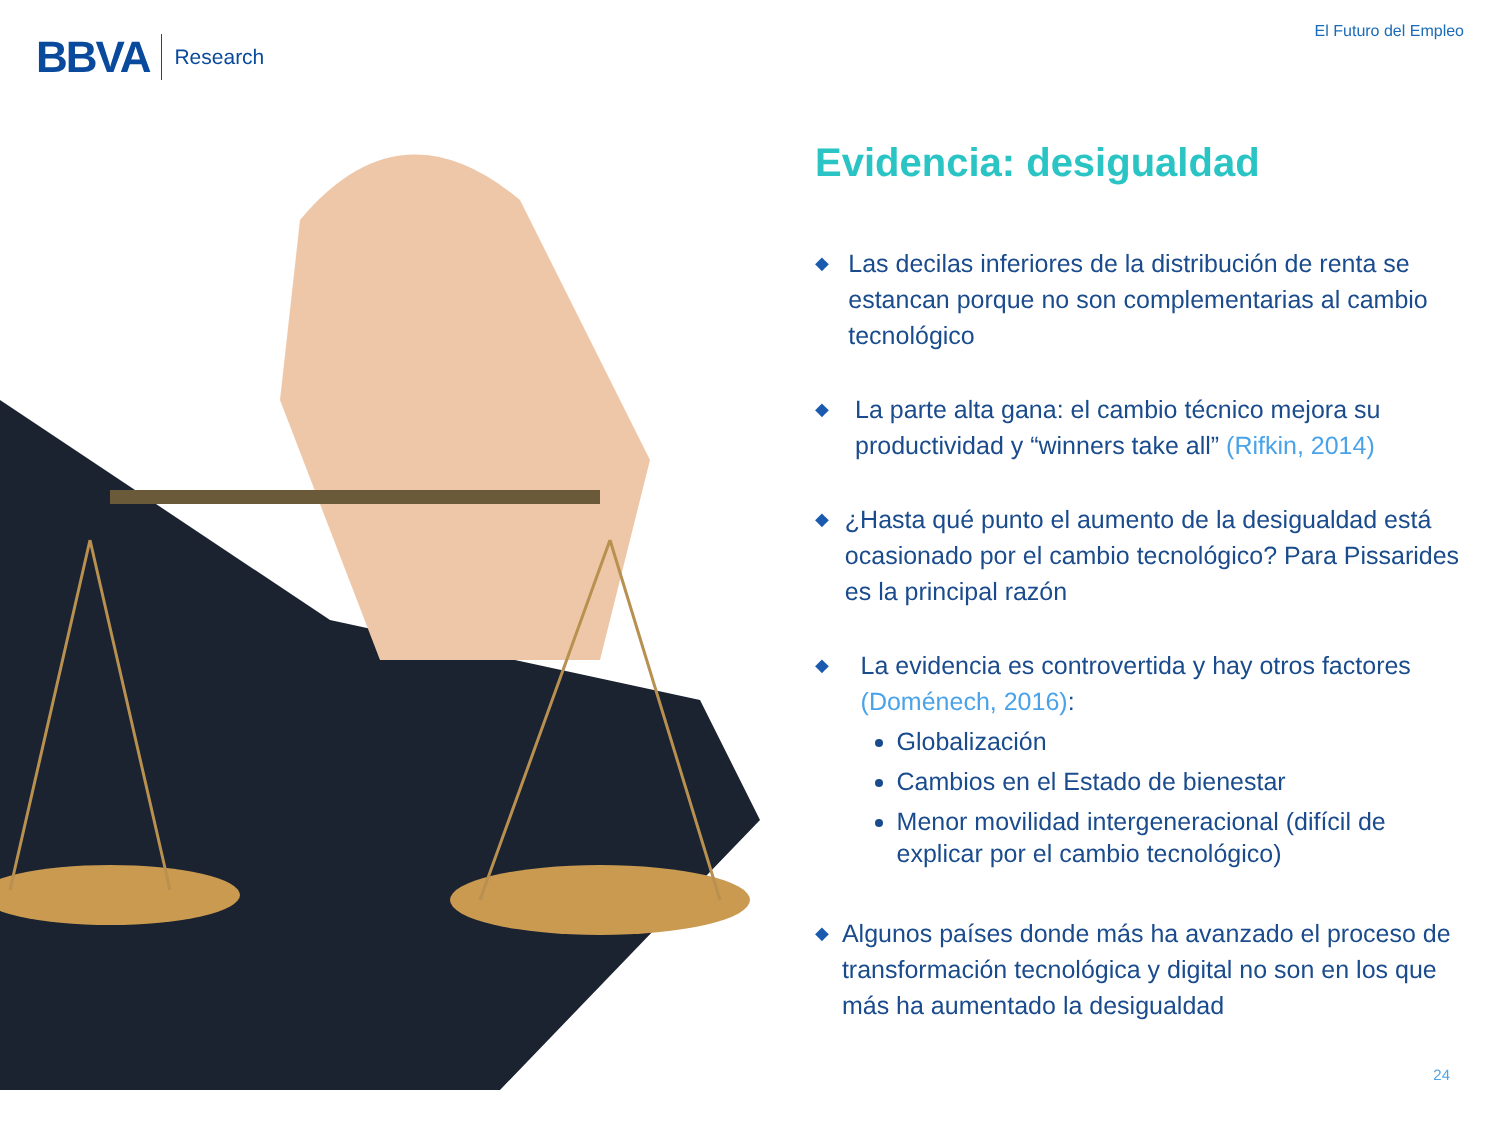BBVA Research
El Futuro del Empleo
Evidencia: desigualdad
◆
Las decilas inferiores de la distribución de renta se estancan porque no son complementarias al cambio tecnológico
◆
La parte alta gana: el cambio técnico mejora su productividad y “winners take all” (Rifkin, 2014)
◆
¿Hasta qué punto el aumento de la desigualdad está ocasionado por el cambio tecnológico? Para Pissarides es la principal razón
◆
La evidencia es controvertida y hay otros factores (Doménech, 2016):
Globalización
Cambios en el Estado de bienestar
Menor movilidad intergeneracional (difícil de explicar por el cambio tecnológico)
◆
Algunos países donde más ha avanzado el proceso de transformación tecnológica y digital no son en los que más ha aumentado la desigualdad
24